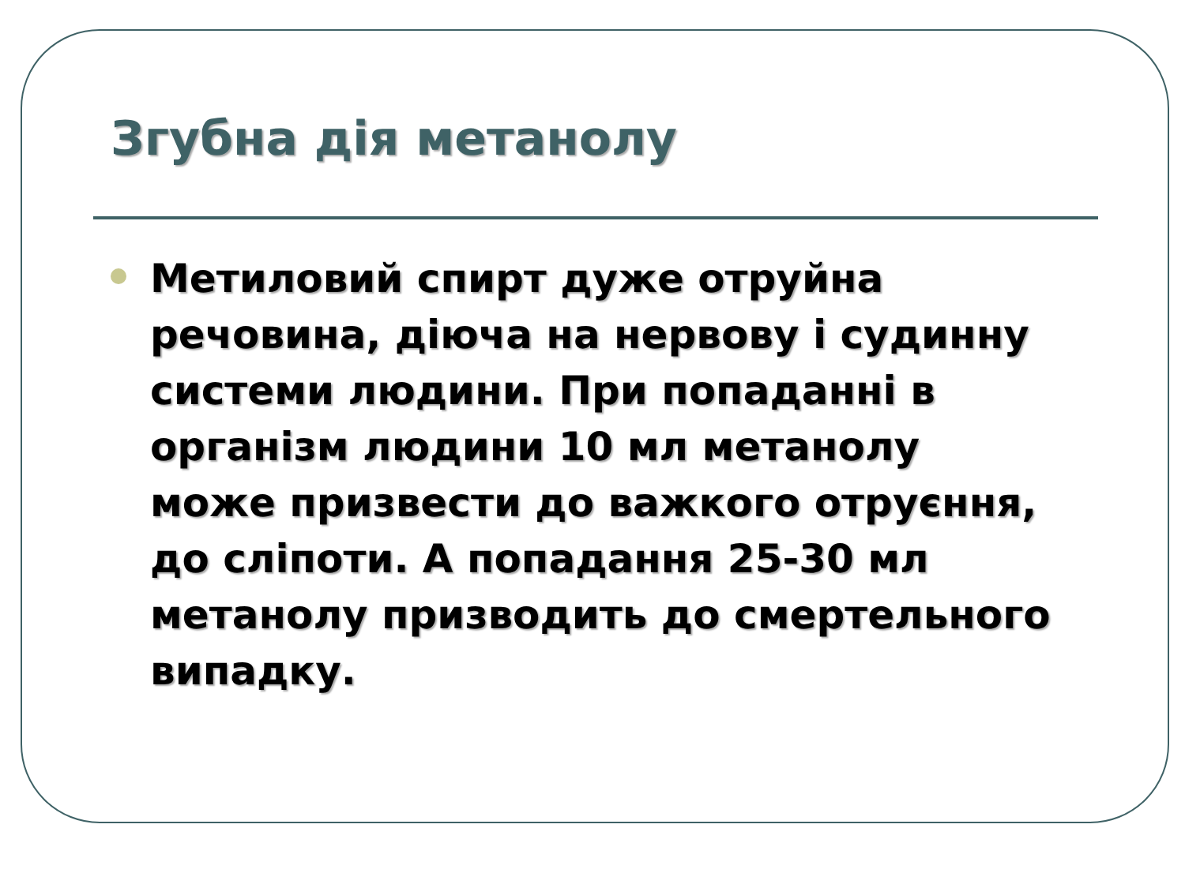Згубна дія метанолу
Метиловий спирт дуже отруйна речовина, діюча на нервову і судинну системи людини. При попаданні в організм людини 10 мл метанолу може призвести до важкого отруєння, до сліпоти. А попадання 25-30 мл метанолу призводить до смертельного випадку.